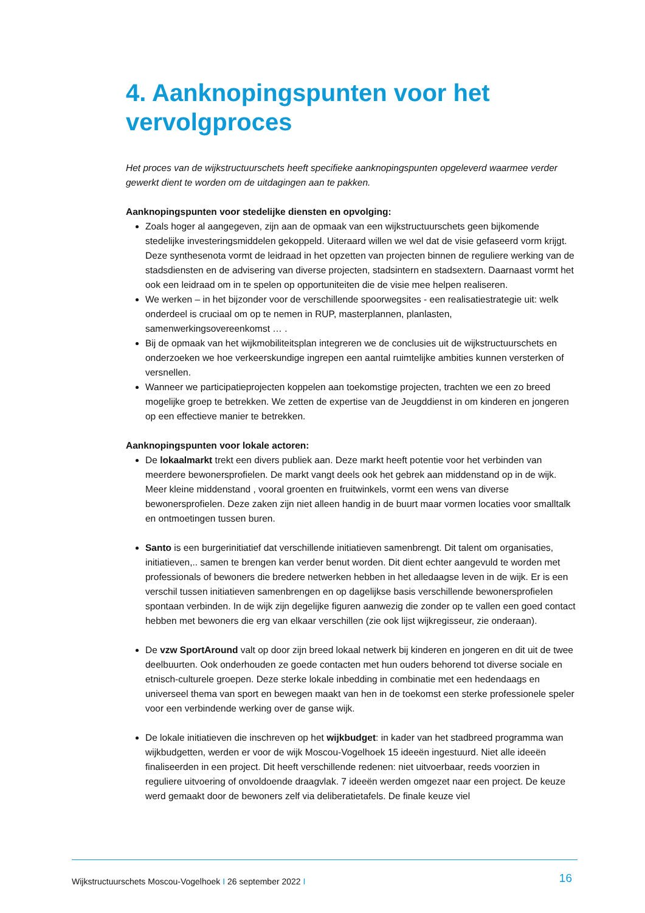4. Aanknopingspunten voor het vervolgproces
Het proces van de wijkstructuurschets heeft specifieke aanknopingspunten opgeleverd waarmee verder gewerkt dient te worden om de uitdagingen aan te pakken.
Aanknopingspunten voor stedelijke diensten en opvolging:
Zoals hoger al aangegeven, zijn aan de opmaak van een wijkstructuurschets geen bijkomende stedelijke investeringsmiddelen gekoppeld. Uiteraard willen we wel dat de visie gefaseerd vorm krijgt. Deze synthesenota vormt de leidraad in het opzetten van projecten binnen de reguliere werking van de stadsdiensten en de advisering van diverse projecten, stadsintern en stadsextern. Daarnaast vormt het ook een leidraad om in te spelen op opportuniteiten die de visie mee helpen realiseren.
We werken – in het bijzonder voor de verschillende spoorwegsites - een realisatiestrategie uit: welk onderdeel is cruciaal om op te nemen in RUP, masterplannen, planlasten, samenwerkingsovereenkomst … .
Bij de opmaak van het wijkmobiliteitsplan integreren we de conclusies uit de wijkstructuurschets en onderzoeken we hoe verkeerskundige ingrepen een aantal ruimtelijke ambities kunnen versterken of versnellen.
Wanneer we participatieprojecten koppelen aan toekomstige projecten, trachten we een zo breed mogelijke groep te betrekken. We zetten de expertise van de Jeugddienst in om kinderen en jongeren op een effectieve manier te betrekken.
Aanknopingspunten voor lokale actoren:
De lokaalmarkt trekt een divers publiek aan. Deze markt heeft potentie voor het verbinden van meerdere bewonersprofielen. De markt vangt deels ook het gebrek aan middenstand op in de wijk. Meer kleine middenstand , vooral groenten en fruitwinkels, vormt een wens van diverse bewonersprofielen. Deze zaken zijn niet alleen handig in de buurt maar vormen locaties voor smalltalk en ontmoetingen tussen buren.
Santo is een burgerinitiatief dat verschillende initiatieven samenbrengt. Dit talent om organisaties, initiatieven,.. samen te brengen kan verder benut worden. Dit dient echter aangevuld te worden met professionals of bewoners die bredere netwerken hebben in het alledaagse leven in de wijk. Er is een verschil tussen initiatieven samenbrengen en op dagelijkse basis verschillende bewonersprofielen spontaan verbinden. In de wijk zijn degelijke figuren aanwezig die zonder op te vallen een goed contact hebben met bewoners die erg van elkaar verschillen (zie ook lijst wijkregisseur, zie onderaan).
De vzw SportAround valt op door zijn breed lokaal netwerk bij kinderen en jongeren en dit uit de twee deelbuurten. Ook onderhouden ze goede contacten met hun ouders behorend tot diverse sociale en etnisch-culturele groepen. Deze sterke lokale inbedding in combinatie met een hedendaags en universeel thema van sport en bewegen maakt van hen in de toekomst een sterke professionele speler voor een verbindende werking over de ganse wijk.
De lokale initiatieven die inschreven op het wijkbudget: in kader van het stadbreed programma wan wijkbudgetten, werden er voor de wijk Moscou-Vogelhoek 15 ideeën ingestuurd. Niet alle ideeën finaliseerden in een project. Dit heeft verschillende redenen: niet uitvoerbaar, reeds voorzien in reguliere uitvoering of onvoldoende draagvlak. 7 ideeën werden omgezet naar een project. De keuze werd gemaakt door de bewoners zelf via deliberatietafels. De finale keuze viel
Wijkstructuurschets Moscou-Vogelhoek I 26 september 2022 I 16